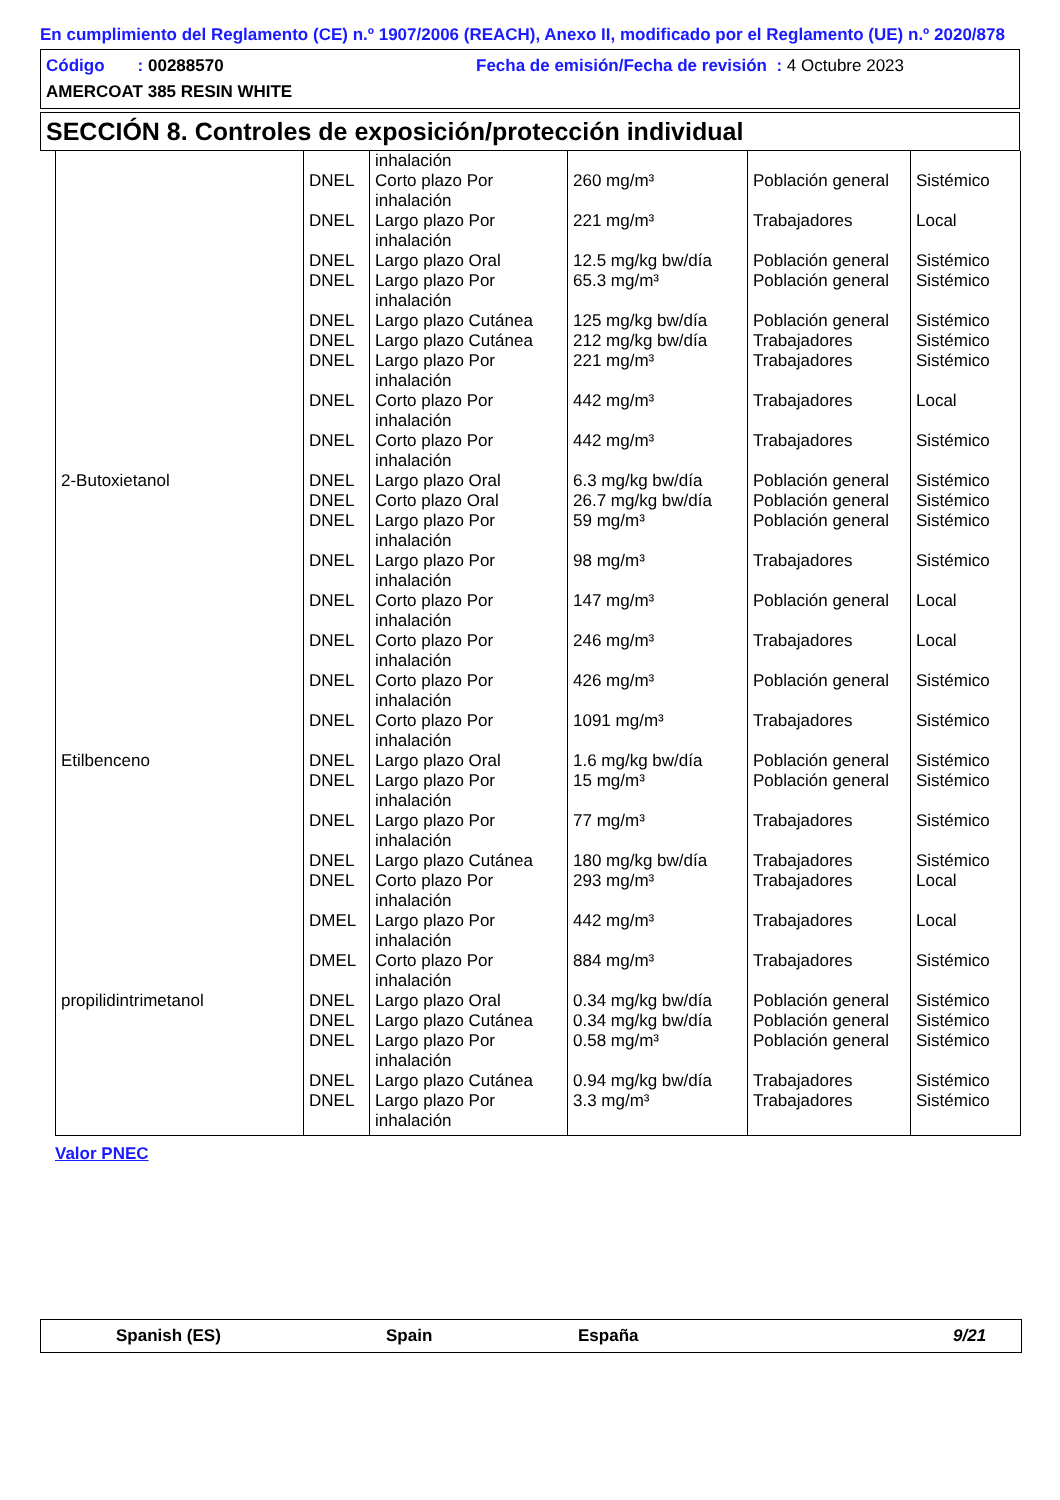En cumplimiento del Reglamento (CE) n.º 1907/2006 (REACH), Anexo II, modificado por el Reglamento (UE) n.º 2020/878
Código : 00288570 Fecha de emisión/Fecha de revisión : 4 Octubre 2023
AMERCOAT 385 RESIN WHITE
SECCIÓN 8. Controles de exposición/protección individual
| | | inhalación | | | |
| | DNEL | Corto plazo Por inhalación | 260 mg/m³ | Población general | Sistémico |
| | DNEL | Largo plazo Por inhalación | 221 mg/m³ | Trabajadores | Local |
| | DNEL | Largo plazo Oral | 12.5 mg/kg bw/día | Población general | Sistémico |
| | DNEL | Largo plazo Por inhalación | 65.3 mg/m³ | Población general | Sistémico |
| | DNEL | Largo plazo Cutánea | 125 mg/kg bw/día | Población general | Sistémico |
| | DNEL | Largo plazo Cutánea | 212 mg/kg bw/día | Trabajadores | Sistémico |
| | DNEL | Largo plazo Por inhalación | 221 mg/m³ | Trabajadores | Sistémico |
| | DNEL | Corto plazo Por inhalación | 442 mg/m³ | Trabajadores | Local |
| | DNEL | Corto plazo Por inhalación | 442 mg/m³ | Trabajadores | Sistémico |
| 2-Butoxietanol | DNEL | Largo plazo Oral | 6.3 mg/kg bw/día | Población general | Sistémico |
| | DNEL | Corto plazo Oral | 26.7 mg/kg bw/día | Población general | Sistémico |
| | DNEL | Largo plazo Por inhalación | 59 mg/m³ | Población general | Sistémico |
| | DNEL | Largo plazo Por inhalación | 98 mg/m³ | Trabajadores | Sistémico |
| | DNEL | Corto plazo Por inhalación | 147 mg/m³ | Población general | Local |
| | DNEL | Corto plazo Por inhalación | 246 mg/m³ | Trabajadores | Local |
| | DNEL | Corto plazo Por inhalación | 426 mg/m³ | Población general | Sistémico |
| | DNEL | Corto plazo Por inhalación | 1091 mg/m³ | Trabajadores | Sistémico |
| Etilbenceno | DNEL | Largo plazo Oral | 1.6 mg/kg bw/día | Población general | Sistémico |
| | DNEL | Largo plazo Por inhalación | 15 mg/m³ | Población general | Sistémico |
| | DNEL | Largo plazo Por inhalación | 77 mg/m³ | Trabajadores | Sistémico |
| | DNEL | Largo plazo Cutánea | 180 mg/kg bw/día | Trabajadores | Sistémico |
| | DNEL | Corto plazo Por inhalación | 293 mg/m³ | Trabajadores | Local |
| | DMEL | Largo plazo Por inhalación | 442 mg/m³ | Trabajadores | Local |
| | DMEL | Corto plazo Por inhalación | 884 mg/m³ | Trabajadores | Sistémico |
| propilidintrimetanol | DNEL | Largo plazo Oral | 0.34 mg/kg bw/día | Población general | Sistémico |
| | DNEL | Largo plazo Cutánea | 0.34 mg/kg bw/día | Población general | Sistémico |
| | DNEL | Largo plazo Por inhalación | 0.58 mg/m³ | Población general | Sistémico |
| | DNEL | Largo plazo Cutánea | 0.94 mg/kg bw/día | Trabajadores | Sistémico |
| | DNEL | Largo plazo Por inhalación | 3.3 mg/m³ | Trabajadores | Sistémico |
Valor PNEC
Spanish (ES) Spain España 9/21